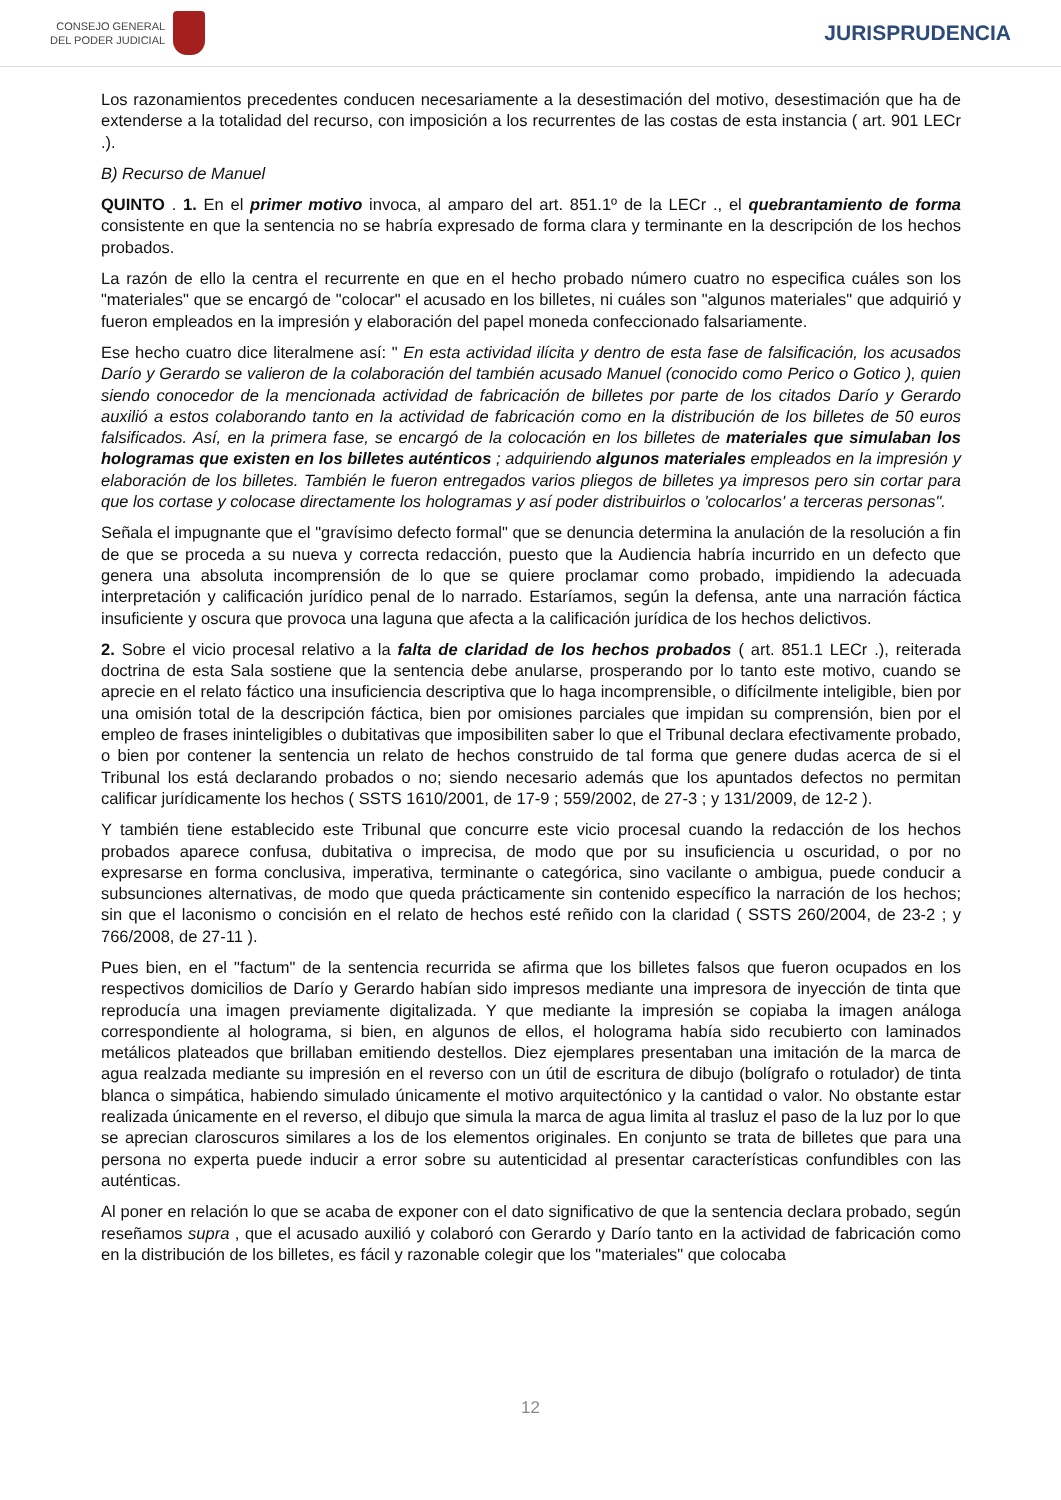CONSEJO GENERAL
DEL PODER JUDICIAL
JURISPRUDENCIA
Los razonamientos precedentes conducen necesariamente a la desestimación del motivo, desestimación que ha de extenderse a la totalidad del recurso, con imposición a los recurrentes de las costas de esta instancia ( art. 901 LECr .).
B) Recurso de Manuel
QUINTO . 1. En el primer motivo invoca, al amparo del art. 851.1º de la LECr ., el quebrantamiento de forma consistente en que la sentencia no se habría expresado de forma clara y terminante en la descripción de los hechos probados.
La razón de ello la centra el recurrente en que en el hecho probado número cuatro no especifica cuáles son los "materiales" que se encargó de "colocar" el acusado en los billetes, ni cuáles son "algunos materiales" que adquirió y fueron empleados en la impresión y elaboración del papel moneda confeccionado falsariamente.
Ese hecho cuatro dice literalmene así: " En esta actividad ilícita y dentro de esta fase de falsificación, los acusados Darío y Gerardo se valieron de la colaboración del también acusado Manuel (conocido como Perico o Gotico ), quien siendo conocedor de la mencionada actividad de fabricación de billetes por parte de los citados Darío y Gerardo auxilió a estos colaborando tanto en la actividad de fabricación como en la distribución de los billetes de 50 euros falsificados. Así, en la primera fase, se encargó de la colocación en los billetes de materiales que simulaban los hologramas que existen en los billetes auténticos ; adquiriendo algunos materiales empleados en la impresión y elaboración de los billetes. También le fueron entregados varios pliegos de billetes ya impresos pero sin cortar para que los cortase y colocase directamente los hologramas y así poder distribuirlos o 'colocarlos' a terceras personas".
Señala el impugnante que el "gravísimo defecto formal" que se denuncia determina la anulación de la resolución a fin de que se proceda a su nueva y correcta redacción, puesto que la Audiencia habría incurrido en un defecto que genera una absoluta incomprensión de lo que se quiere proclamar como probado, impidiendo la adecuada interpretación y calificación jurídico penal de lo narrado. Estaríamos, según la defensa, ante una narración fáctica insuficiente y oscura que provoca una laguna que afecta a la calificación jurídica de los hechos delictivos.
2. Sobre el vicio procesal relativo a la falta de claridad de los hechos probados ( art. 851.1 LECr .), reiterada doctrina de esta Sala sostiene que la sentencia debe anularse, prosperando por lo tanto este motivo, cuando se aprecie en el relato fáctico una insuficiencia descriptiva que lo haga incomprensible, o difícilmente inteligible, bien por una omisión total de la descripción fáctica, bien por omisiones parciales que impidan su comprensión, bien por el empleo de frases ininteligibles o dubitativas que imposibiliten saber lo que el Tribunal declara efectivamente probado, o bien por contener la sentencia un relato de hechos construido de tal forma que genere dudas acerca de si el Tribunal los está declarando probados o no; siendo necesario además que los apuntados defectos no permitan calificar jurídicamente los hechos ( SSTS 1610/2001, de 17-9 ; 559/2002, de 27-3 ; y 131/2009, de 12-2 ).
Y también tiene establecido este Tribunal que concurre este vicio procesal cuando la redacción de los hechos probados aparece confusa, dubitativa o imprecisa, de modo que por su insuficiencia u oscuridad, o por no expresarse en forma conclusiva, imperativa, terminante o categórica, sino vacilante o ambigua, puede conducir a subsunciones alternativas, de modo que queda prácticamente sin contenido específico la narración de los hechos; sin que el laconismo o concisión en el relato de hechos esté reñido con la claridad ( SSTS 260/2004, de 23-2 ; y 766/2008, de 27-11 ).
Pues bien, en el "factum" de la sentencia recurrida se afirma que los billetes falsos que fueron ocupados en los respectivos domicilios de Darío y Gerardo habían sido impresos mediante una impresora de inyección de tinta que reproducía una imagen previamente digitalizada. Y que mediante la impresión se copiaba la imagen análoga correspondiente al holograma, si bien, en algunos de ellos, el holograma había sido recubierto con laminados metálicos plateados que brillaban emitiendo destellos. Diez ejemplares presentaban una imitación de la marca de agua realzada mediante su impresión en el reverso con un útil de escritura de dibujo (bolígrafo o rotulador) de tinta blanca o simpática, habiendo simulado únicamente el motivo arquitectónico y la cantidad o valor. No obstante estar realizada únicamente en el reverso, el dibujo que simula la marca de agua limita al trasluz el paso de la luz por lo que se aprecian claroscuros similares a los de los elementos originales. En conjunto se trata de billetes que para una persona no experta puede inducir a error sobre su autenticidad al presentar características confundibles con las auténticas.
Al poner en relación lo que se acaba de exponer con el dato significativo de que la sentencia declara probado, según reseñamos supra , que el acusado auxilió y colaboró con Gerardo y Darío tanto en la actividad de fabricación como en la distribución de los billetes, es fácil y razonable colegir que los "materiales" que colocaba
12